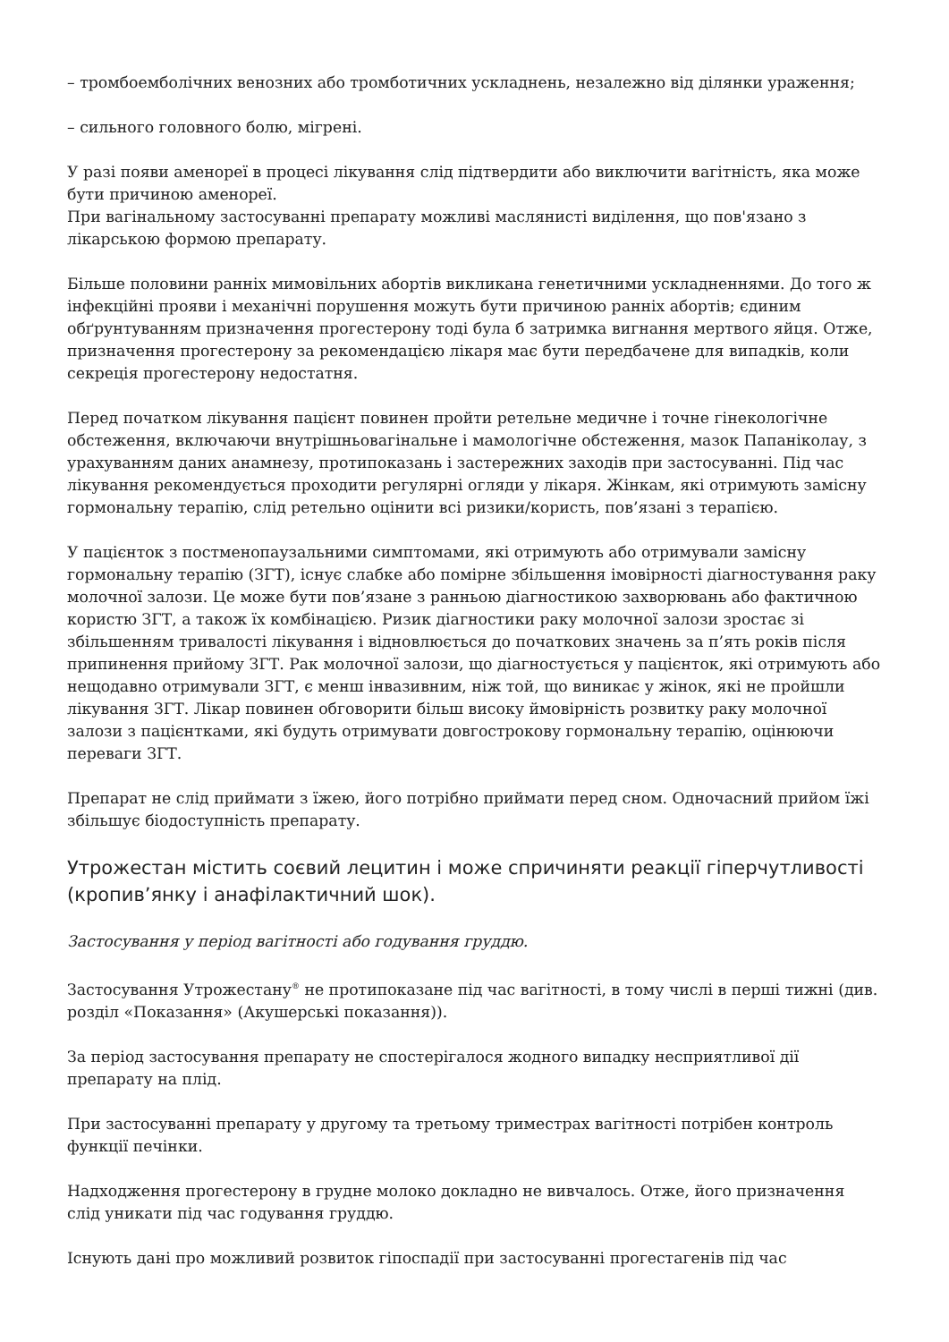– тромбоемболічних венозних або тромботичних ускладнень, незалежно від ділянки ураження;
– сильного головного болю, мігрені.
У разі появи аменореї в процесі лікування слід підтвердити або виключити вагітність, яка може бути причиною аменореї.
При вагінальному застосуванні препарату можливі маслянисті виділення, що пов'язано з лікарською формою препарату.
Більше половини ранніх мимовільних абортів викликана генетичними ускладненнями. До того ж інфекційні прояви і механічні порушення можуть бути причиною ранніх абортів; єдиним обґрунтуванням призначення прогестерону тоді була б затримка вигнання мертвого яйця. Отже, призначення прогестерону за рекомендацією лікаря має бути передбачене для випадків, коли секреція прогестерону недостатня.
Перед початком лікування пацієнт повинен пройти ретельне медичне і точне гінекологічне обстеження, включаючи внутрішньовагінальне і мамологічне обстеження, мазок Папаніколау, з урахуванням даних анамнезу, протипоказань і застережних заходів при застосуванні. Під час лікування рекомендується проходити регулярні огляди у лікаря. Жінкам, які отримують замісну гормональну терапію, слід ретельно оцінити всі ризики/користь, пов’язані з терапією.
У пацієнток з постменопаузальними симптомами, які отримують або отримували замісну гормональну терапію (ЗГТ), існує слабке або помірне збільшення імовірності діагностування раку молочної залози. Це може бути пов’язане з ранньою діагностикою захворювань або фактичною користю ЗГТ, а також їх комбінацією. Ризик діагностики раку молочної залози зростає зі збільшенням тривалості лікування і відновлюється до початкових значень за п’ять років після припинення прийому ЗГТ. Рак молочної залози, що діагностується у пацієнток, які отримують або нещодавно отримували ЗГТ, є менш інвазивним, ніж той, що виникає у жінок, які не пройшли лікування ЗГТ. Лікар повинен обговорити більш високу ймовірність розвитку раку молочної залози з пацієнтками, які будуть отримувати довгострокову гормональну терапію, оцінюючи переваги ЗГТ.
Препарат не слід приймати з їжею, його потрібно приймати перед сном. Одночасний прийом їжі збільшує біодоступність препарату.
Утрожестан містить соєвий лецитин і може спричиняти реакції гіперчутливості (кропив’янку і анафілактичний шок).
Застосування у період вагітності або годування груддю.
Застосування Утрожестану<sup>®</sup> не протипоказане під час вагітності, в тому числі в перші тижні (див. розділ «Показання» (Акушерські показання)).
За період застосування препарату не спостерігалося жодного випадку несприятливої дії препарату на плід.
При застосуванні препарату у другому та третьому триместрах вагітності потрібен контроль функції печінки.
Надходження прогестерону в грудне молоко докладно не вивчалось. Отже, його призначення слід уникати під час годування груддю.
Існують дані про можливий розвиток гіпоспадії при застосуванні прогестагенів під час